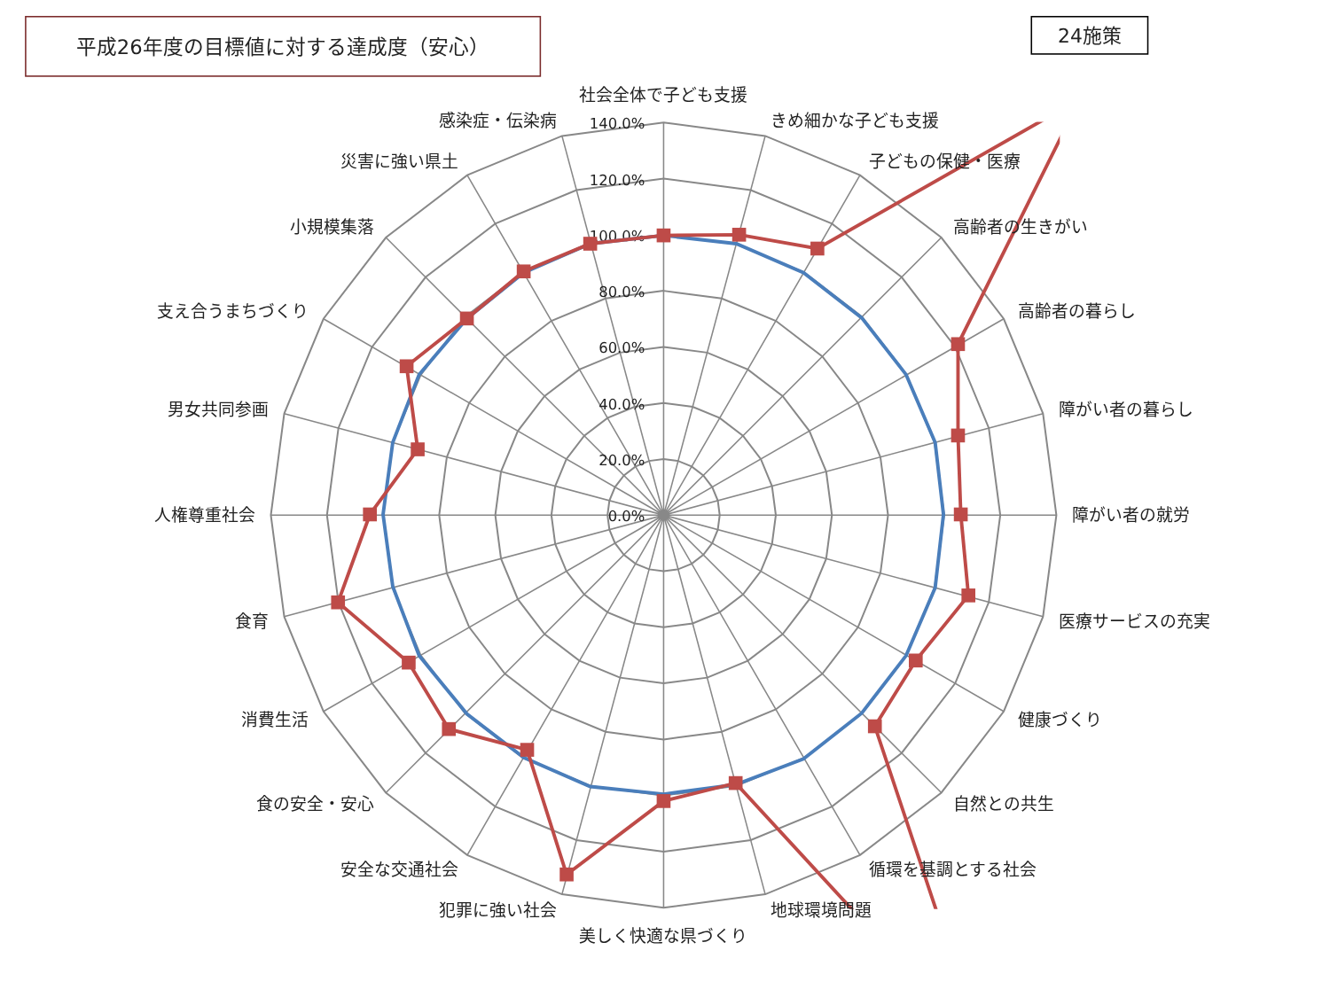平成26年度の目標値に対する達成度（安心）
24施策
140.0%
120.0%
100.0%
80.0%
60.0%
40.0%
20.0%
0.0%
社会全体で子ども支援
きめ細かな子ども支援
子どもの保健・医療
高齢者の生きがい
高齢者の暮らし
障がい者の暮らし
障がい者の就労
医療サービスの充実
健康づくり
自然との共生
循環を基調とする社会
地球環境問題
美しく快適な県づくり
犯罪に強い社会
安全な交通社会
食の安全・安心
消費生活
食育
人権尊重社会
男女共同参画
支え合うまちづくり
小規模集落
災害に強い県土
感染症・伝染病